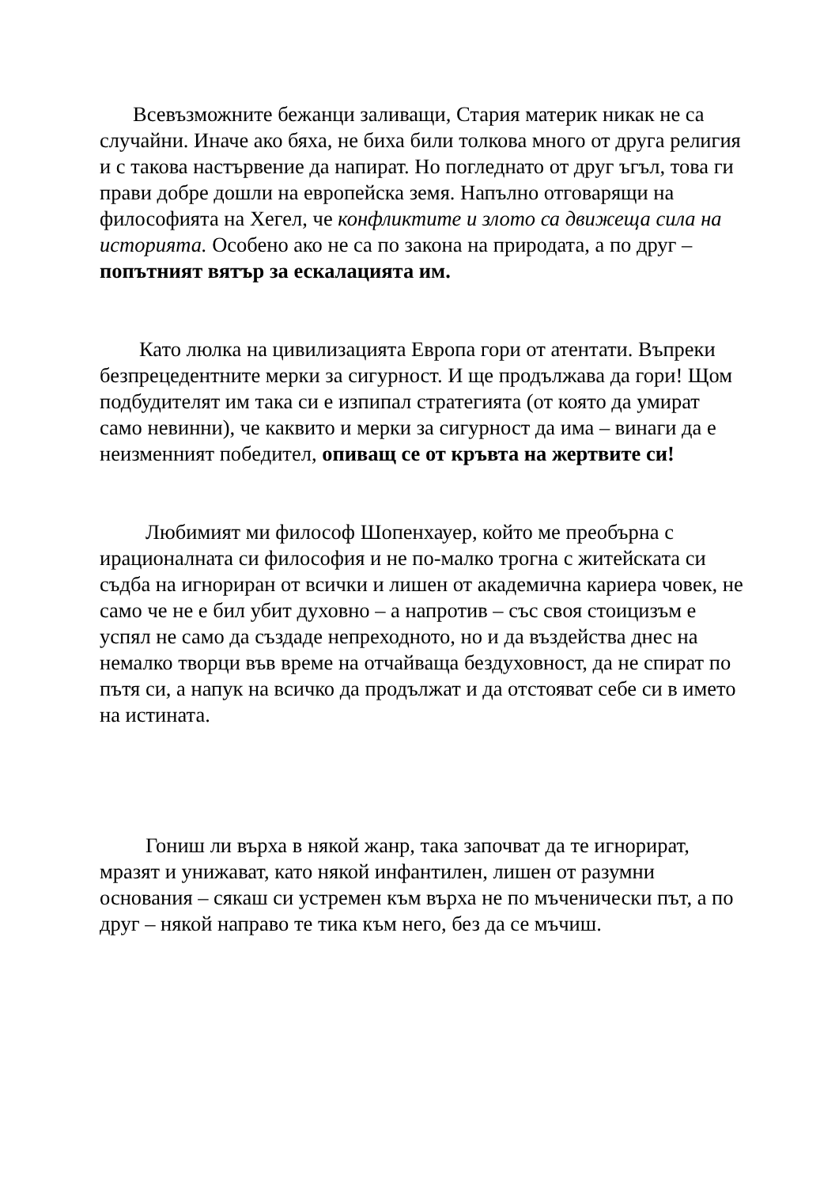Всевъзможните бежанци заливащи, Стария материк никак не са случайни. Иначе ако бяха, не биха били толкова много от друга религия и с такова настървение да напират. Но погледнато от друг ъгъл, това ги прави добре дошли на европейска земя. Напълно отговарящи на философията на Хегел, че конфликтите и злото са движеща сила на историята. Особено ако не са по закона на природата, а по друг – попътният вятър за ескалацията им.
Като люлка на цивилизацията Европа гори от атентати. Въпреки безпрецедентните мерки за сигурност. И ще продължава да гори! Щом подбудителят им така си е изпипал стратегията (от която да умират само невинни), че каквито и мерки за сигурност да има – винаги да е неизменният победител, опиващ се от кръвта на жертвите си!
Любимият ми философ Шопенхауер, който ме преобърна с ирационалната си философия и не по-малко трогна с житейската си съдба на игнориран от всички и лишен от академична кариера човек, не само че не е бил убит духовно – а напротив – със своя стоицизъм е успял не само да създаде непреходното, но и да въздейства днес на немалко творци във време на отчайваща бездуховност, да не спират по пътя си, а напук на всичко да продължат и да отстояват себе си в името на истината.
Гониш ли върха в някой жанр, така започват да те игнорират, мразят и унижават, като някой инфантилен, лишен от разумни основания – сякаш си устремен към върха не по мъченически път, а по друг – някой направо те тика към него, без да се мъчиш.